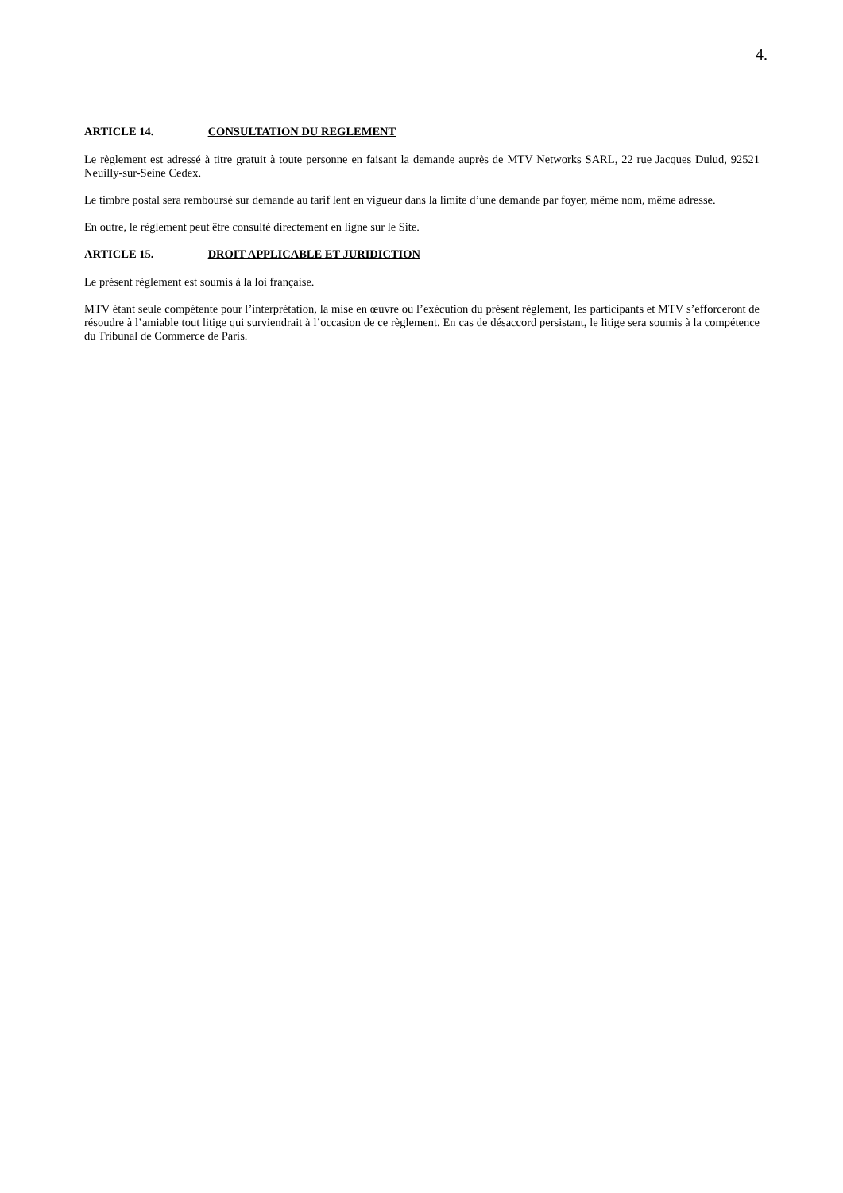4.
ARTICLE 14. CONSULTATION DU REGLEMENT
Le règlement est adressé à titre gratuit à toute personne en faisant la demande auprès de MTV Networks SARL, 22 rue Jacques Dulud, 92521 Neuilly-sur-Seine Cedex.
Le timbre postal sera remboursé sur demande au tarif lent en vigueur dans la limite d’une demande par foyer, même nom, même adresse.
En outre, le règlement peut être consulté directement en ligne sur le Site.
ARTICLE 15. DROIT APPLICABLE ET JURIDICTION
Le présent règlement est soumis à la loi française.
MTV étant seule compétente pour l’interprétation, la mise en œuvre ou l’exécution du présent règlement, les participants et MTV s’efforceront de résoudre à l’amiable tout litige qui surviendrait à l’occasion de ce règlement. En cas de désaccord persistant, le litige sera soumis à la compétence du Tribunal de Commerce de Paris.